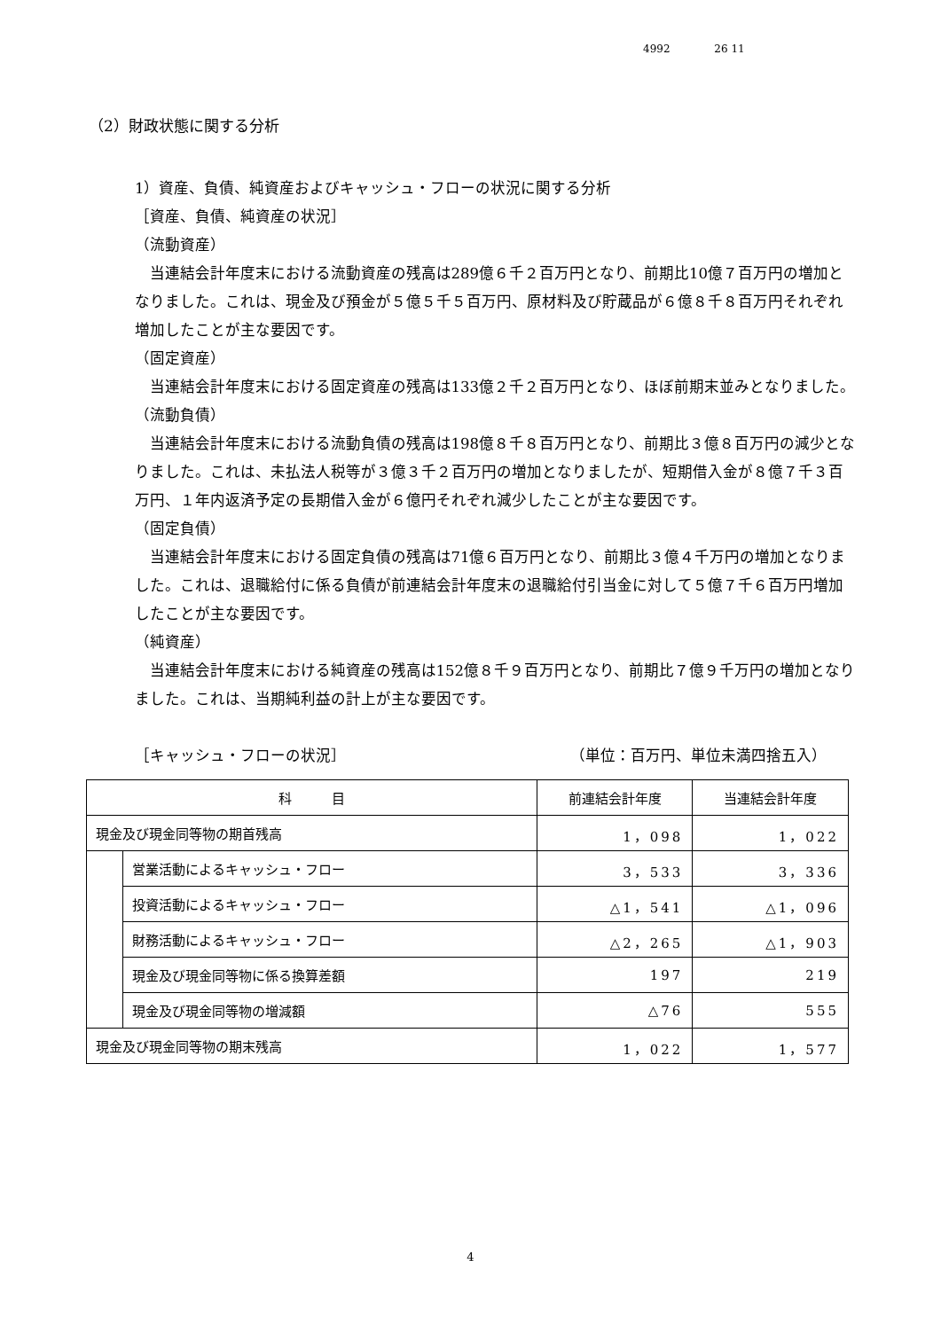4992 26 11
（2）財政状態に関する分析
1）資産、負債、純資産およびキャッシュ・フローの状況に関する分析
［資産、負債、純資産の状況］
（流動資産）
当連結会計年度末における流動資産の残高は289億６千２百万円となり、前期比10億７百万円の増加となりました。これは、現金及び預金が５億５千５百万円、原材料及び貯蔵品が６億８千８百万円それぞれ増加したことが主な要因です。
（固定資産）
当連結会計年度末における固定資産の残高は133億２千２百万円となり、ほぼ前期末並みとなりました。
（流動負債）
当連結会計年度末における流動負債の残高は198億８千８百万円となり、前期比３億８百万円の減少となりました。これは、未払法人税等が３億３千２百万円の増加となりましたが、短期借入金が８億７千３百万円、１年内返済予定の長期借入金が６億円それぞれ減少したことが主な要因です。
（固定負債）
当連結会計年度末における固定負債の残高は71億６百万円となり、前期比３億４千万円の増加となりました。これは、退職給付に係る負債が前連結会計年度末の退職給付引当金に対して５億７千６百万円増加したことが主な要因です。
（純資産）
当連結会計年度末における純資産の残高は152億８千９百万円となり、前期比７億９千万円の増加となりました。これは、当期純利益の計上が主な要因です。
［キャッシュ・フローの状況］ （単位：百万円、単位未満四捨五入）
| 科 目 | | 前連結会計年度 | 当連結会計年度 |
| --- | --- | --- | --- |
| 現金及び現金同等物の期首残高 | | 1，098 | 1，022 |
| | 営業活動によるキャッシュ・フロー | 3，533 | 3，336 |
| | 投資活動によるキャッシュ・フロー | △1，541 | △1，096 |
| | 財務活動によるキャッシュ・フロー | △2，265 | △1，903 |
| | 現金及び現金同等物に係る換算差額 | 197 | 219 |
| | 現金及び現金同等物の増減額 | △76 | 555 |
| 現金及び現金同等物の期末残高 | | 1，022 | 1，577 |
4